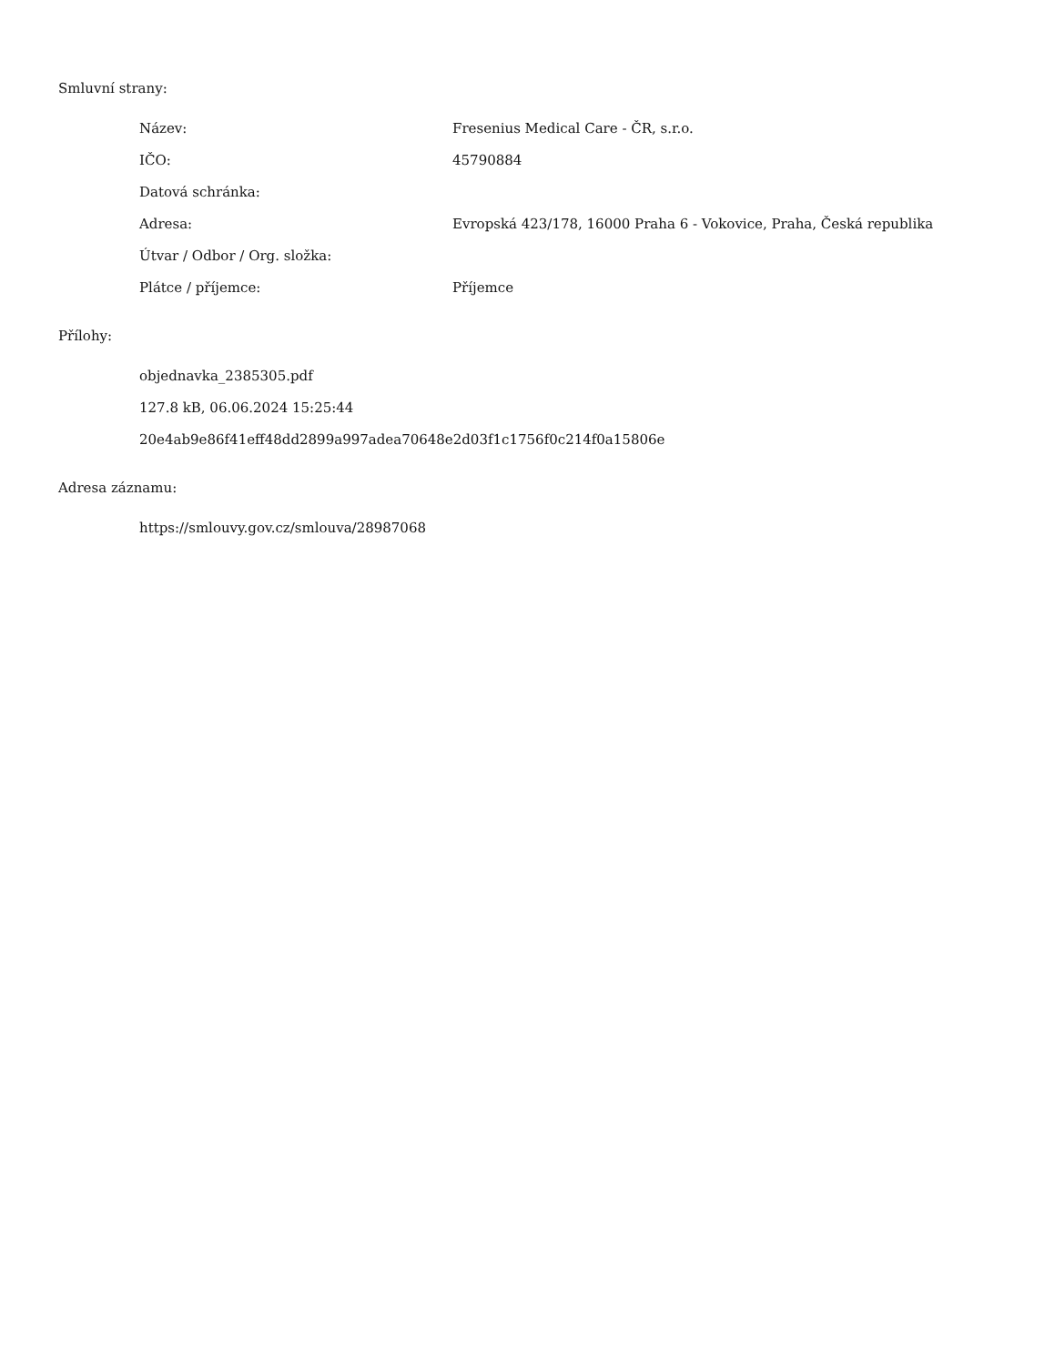Smluvní strany:
| Název: | Fresenius Medical Care - ČR, s.r.o. |
| IČO: | 45790884 |
| Datová schránka: | |
| Adresa: | Evropská 423/178, 16000 Praha 6 - Vokovice, Praha, Česká republika |
| Útvar / Odbor / Org. složka: | |
| Plátce / příjemce: | Příjemce |
Přílohy:
objednavka_2385305.pdf
127.8 kB, 06.06.2024 15:25:44
20e4ab9e86f41eff48dd2899a997adea70648e2d03f1c1756f0c214f0a15806e
Adresa záznamu:
https://smlouvy.gov.cz/smlouva/28987068